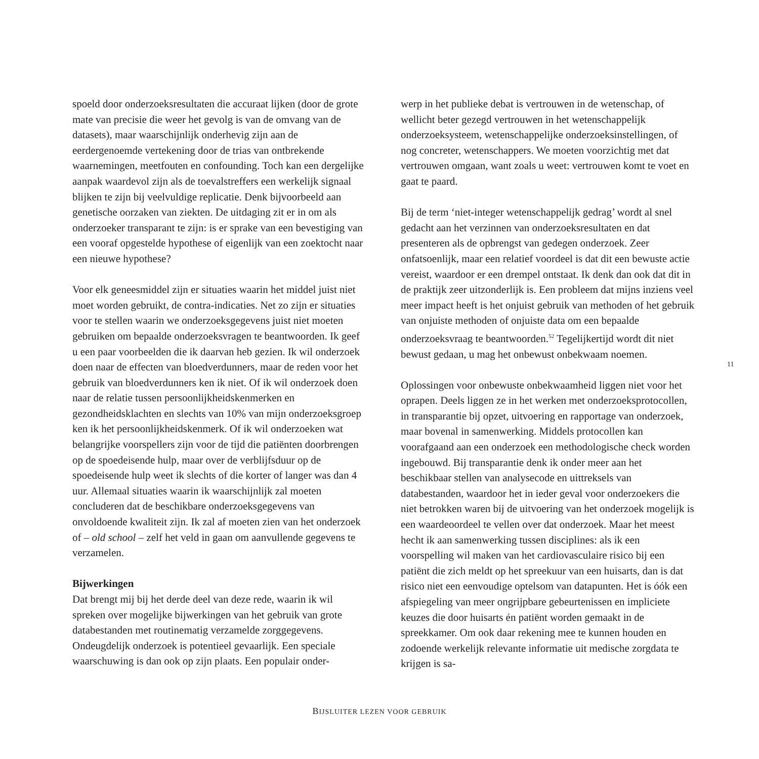spoeld door onderzoeksresultaten die accuraat lijken (door de grote mate van precisie die weer het gevolg is van de omvang van de datasets), maar waarschijnlijk onderhevig zijn aan de eerdergenoemde vertekening door de trias van ontbrekende waarnemingen, meetfouten en confounding. Toch kan een dergelijke aanpak waardevol zijn als de toevalstreffers een werkelijk signaal blijken te zijn bij veelvuldige replicatie. Denk bijvoorbeeld aan genetische oorzaken van ziekten. De uitdaging zit er in om als onderzoeker transparant te zijn: is er sprake van een bevestiging van een vooraf opgestelde hypothese of eigenlijk van een zoektocht naar een nieuwe hypothese?
Voor elk geneesmiddel zijn er situaties waarin het middel juist niet moet worden gebruikt, de contra-indicaties. Net zo zijn er situaties voor te stellen waarin we onderzoeksgegevens juist niet moeten gebruiken om bepaalde onderzoeksvragen te beantwoorden. Ik geef u een paar voorbeelden die ik daarvan heb gezien. Ik wil onderzoek doen naar de effecten van bloedverdunners, maar de reden voor het gebruik van bloedverdunners ken ik niet. Of ik wil onderzoek doen naar de relatie tussen persoonlijkheidskenmerken en gezondheidsklachten en slechts van 10% van mijn onderzoeksgroep ken ik het persoonlijkheidskenmerk. Of ik wil onderzoeken wat belangrijke voorspellers zijn voor de tijd die patiënten doorbrengen op de spoedeisende hulp, maar over de verblijfsduur op de spoedeisende hulp weet ik slechts of die korter of langer was dan 4 uur. Allemaal situaties waarin ik waarschijnlijk zal moeten concluderen dat de beschikbare onderzoeksgegevens van onvoldoende kwaliteit zijn. Ik zal af moeten zien van het onderzoek of – old school – zelf het veld in gaan om aanvullende gegevens te verzamelen.
Bijwerkingen
Dat brengt mij bij het derde deel van deze rede, waarin ik wil spreken over mogelijke bijwerkingen van het gebruik van grote databestanden met routinematig verzamelde zorggegevens. Ondeugdelijk onderzoek is potentieel gevaarlijk. Een speciale waarschuwing is dan ook op zijn plaats. Een populair onder-
werp in het publieke debat is vertrouwen in de wetenschap, of wellicht beter gezegd vertrouwen in het wetenschappelijk onderzoeksysteem, wetenschappelijke onderzoeksinstellingen, of nog concreter, wetenschappers. We moeten voorzichtig met dat vertrouwen omgaan, want zoals u weet: vertrouwen komt te voet en gaat te paard.
Bij de term ‘niet-integer wetenschappelijk gedrag’ wordt al snel gedacht aan het verzinnen van onderzoeksresultaten en dat presenteren als de opbrengst van gedegen onderzoek. Zeer onfatsoenlijk, maar een relatief voordeel is dat dit een bewuste actie vereist, waardoor er een drempel ontstaat. Ik denk dan ook dat dit in de praktijk zeer uitzonderlijk is. Een probleem dat mijns inziens veel meer impact heeft is het onjuist gebruik van methoden of het gebruik van onjuiste methoden of onjuiste data om een bepaalde onderzoeksvraag te beantwoorden.<sup>52</sup> Tegelijkertijd wordt dit niet bewust gedaan, u mag het onbewust onbekwaam noemen.
Oplossingen voor onbewuste onbekwaamheid liggen niet voor het oprapen. Deels liggen ze in het werken met onderzoeksprotocollen, in transparantie bij opzet, uitvoering en rapportage van onderzoek, maar bovenal in samenwerking. Middels protocollen kan voorafgaand aan een onderzoek een methodologische check worden ingebouwd. Bij transparantie denk ik onder meer aan het beschikbaar stellen van analysecode en uittreksels van databestanden, waardoor het in ieder geval voor onderzoekers die niet betrokken waren bij de uitvoering van het onderzoek mogelijk is een waardeoordeel te vellen over dat onderzoek. Maar het meest hecht ik aan samenwerking tussen disciplines: als ik een voorspelling wil maken van het cardiovasculaire risico bij een patiënt die zich meldt op het spreekuur van een huisarts, dan is dat risico niet een eenvoudige optelsom van datapunten. Het is óók een afspiegeling van meer ongrijpbare gebeurtenissen en impliciete keuzes die door huisarts én patiënt worden gemaakt in de spreekkamer. Om ook daar rekening mee te kunnen houden en zodoende werkelijk relevante informatie uit medische zorgdata te krijgen is sa-
11
BIJSLUITER LEZEN VOOR GEBRUIK